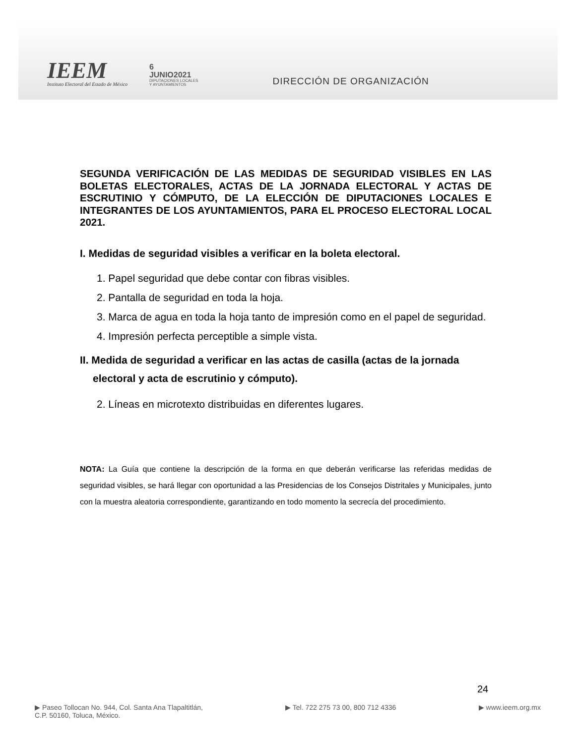IEEM
Instituto Electoral del Estado de México
6
JUNIO2021
DIPUTACIONES LOCALES
Y AYUNTAMIENTOS
DIRECCIÓN DE ORGANIZACIÓN
SEGUNDA VERIFICACIÓN DE LAS MEDIDAS DE SEGURIDAD VISIBLES EN LAS BOLETAS ELECTORALES, ACTAS DE LA JORNADA ELECTORAL Y ACTAS DE ESCRUTINIO Y CÓMPUTO, DE LA ELECCIÓN DE DIPUTACIONES LOCALES E INTEGRANTES DE LOS AYUNTAMIENTOS, PARA EL PROCESO ELECTORAL LOCAL 2021.
I. Medidas de seguridad visibles a verificar en la boleta electoral.
1. Papel seguridad que debe contar con fibras visibles.
2. Pantalla de seguridad en toda la hoja.
3. Marca de agua en toda la hoja tanto de impresión como en el papel de seguridad.
4. Impresión perfecta perceptible a simple vista.
II. Medida de seguridad a verificar en las actas de casilla (actas de la jornada electoral y acta de escrutinio y cómputo).
2. Líneas en microtexto distribuidas en diferentes lugares.
NOTA: La Guía que contiene la descripción de la forma en que deberán verificarse las referidas medidas de seguridad visibles, se hará llegar con oportunidad a las Presidencias de los Consejos Distritales y Municipales, junto con la muestra aleatoria correspondiente, garantizando en todo momento la secrecía del procedimiento.
24
▶ Paseo Tollocan No. 944, Col. Santa Ana Tlapaltitlán,
C.P. 50160, Toluca, México.
▶ Tel. 722 275 73 00, 800 712 4336
▶ www.ieem.org.mx